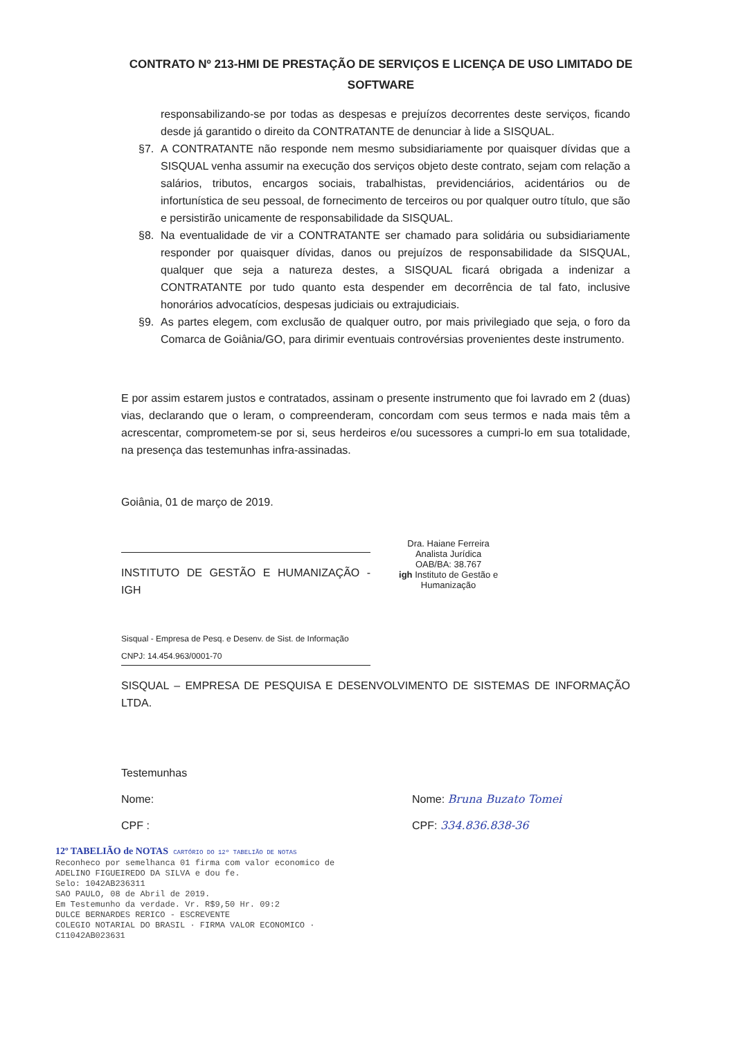CONTRATO Nº 213-HMI DE PRESTAÇÃO DE SERVIÇOS E LICENÇA DE USO LIMITADO DE SOFTWARE
responsabilizando-se por todas as despesas e prejuízos decorrentes deste serviços, ficando desde já garantido o direito da CONTRATANTE de denunciar à lide a SISQUAL.
§7. A CONTRATANTE não responde nem mesmo subsidiariamente por quaisquer dívidas que a SISQUAL venha assumir na execução dos serviços objeto deste contrato, sejam com relação a salários, tributos, encargos sociais, trabalhistas, previdenciários, acidentários ou de infortunística de seu pessoal, de fornecimento de terceiros ou por qualquer outro título, que são e persistirão unicamente de responsabilidade da SISQUAL.
§8. Na eventualidade de vir a CONTRATANTE ser chamado para solidária ou subsidiariamente responder por quaisquer dívidas, danos ou prejuízos de responsabilidade da SISQUAL, qualquer que seja a natureza destes, a SISQUAL ficará obrigada a indenizar a CONTRATANTE por tudo quanto esta despender em decorrência de tal fato, inclusive honorários advocatícios, despesas judiciais ou extrajudiciais.
§9. As partes elegem, com exclusão de qualquer outro, por mais privilegiado que seja, o foro da Comarca de Goiânia/GO, para dirimir eventuais controvérsias provenientes deste instrumento.
E por assim estarem justos e contratados, assinam o presente instrumento que foi lavrado em 2 (duas) vias, declarando que o leram, o compreenderam, concordam com seus termos e nada mais têm a acrescentar, comprometem-se por si, seus herdeiros e/ou sucessores a cumpri-lo em sua totalidade, na presença das testemunhas infra-assinadas.
Goiânia, 01 de março de 2019.
INSTITUTO DE GESTÃO E HUMANIZAÇÃO - IGH
Dra. Haiane Ferreira
Analista Jurídica
OAB/BA: 38.767
igh Instituto de Gestão e Humanização
Sisqual - Empresa de Pesq. e Desenv. de Sist. de Informação
CNPJ: 14.454.963/0001-70
SISQUAL – EMPRESA DE PESQUISA E DESENVOLVIMENTO DE SISTEMAS DE INFORMAÇÃO LTDA.
Testemunhas
Nome:
CPF :
Nome: Bruna Buzato Tomei
CPF: 334.836.838-36
12º TABELIÃO de NOTAS CARTÓRIO DO 12º TABELIÃO DE NOTAS
Reconheco por semelhanca 01 firma com valor economico de ADELINO FIGUEIREDO DA SILVA e dou fe.
Selo: 1042AB236311
SAO PAULO, 08 de Abril de 2019.
Em Testemunho da verdade. Vr. R$9,50 Hr. 09:2
DULCE BERNARDES RERICO - ESCREVENTE
COLEGIO NOTARIAL DO BRASIL · FIRMA VALOR ECONOMICO · C11042AB023631